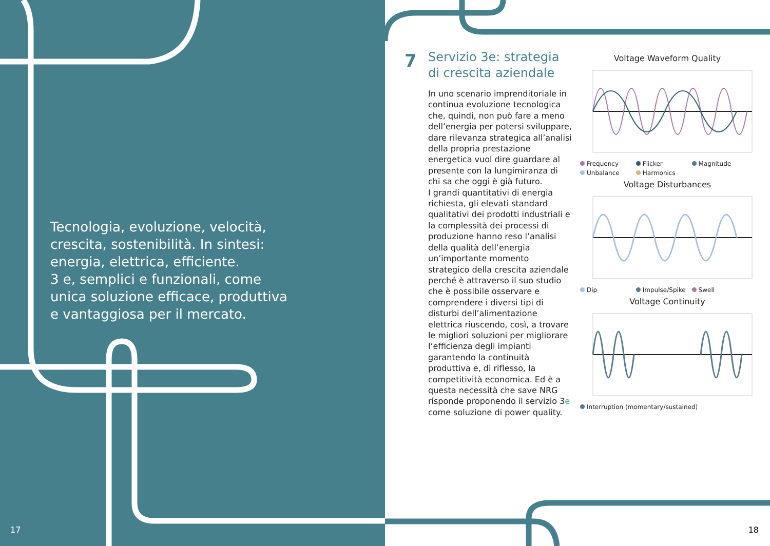Tecnologia, evoluzione, velocità, crescita, sostenibilità. In sintesi: energia, elettrica, efficiente.
3 e, semplici e funzionali, come unica soluzione efficace, produttiva e vantaggiosa per il mercato.
17
7
Servizio 3e: strategia di crescita aziendale
In uno scenario imprenditoriale in continua evoluzione tecnologica che, quindi, non può fare a meno dell’energia per potersi sviluppare, dare rilevanza strategica all’analisi della propria prestazione energetica vuol dire guardare al presente con la lungimiranza di chi sa che oggi è già futuro.
I grandi quantitativi di energia richiesta, gli elevati standard qualitativi dei prodotti industriali e la complessità dei processi di produzione hanno reso l’analisi della qualità dell’energia un’importante momento strategico della crescita aziendale perché è attraverso il suo studio che è possibile osservare e comprendere i diversi tipi di disturbi dell’alimentazione elettrica riuscendo, così, a trovare le migliori soluzioni per migliorare l’efficienza degli impianti garantendo la continuità produttiva e, di riflesso, la competitività economica. Ed è a questa necessità che save NRG risponde proponendo il servizio 3e come soluzione di power quality.
Voltage Waveform Quality
Frequency Flicker Magnitude Unbalance Harmonics
Voltage Disturbances
Dip Impulse/Spike Swell
Voltage Continuity
Interruption (momentary/sustained)
18